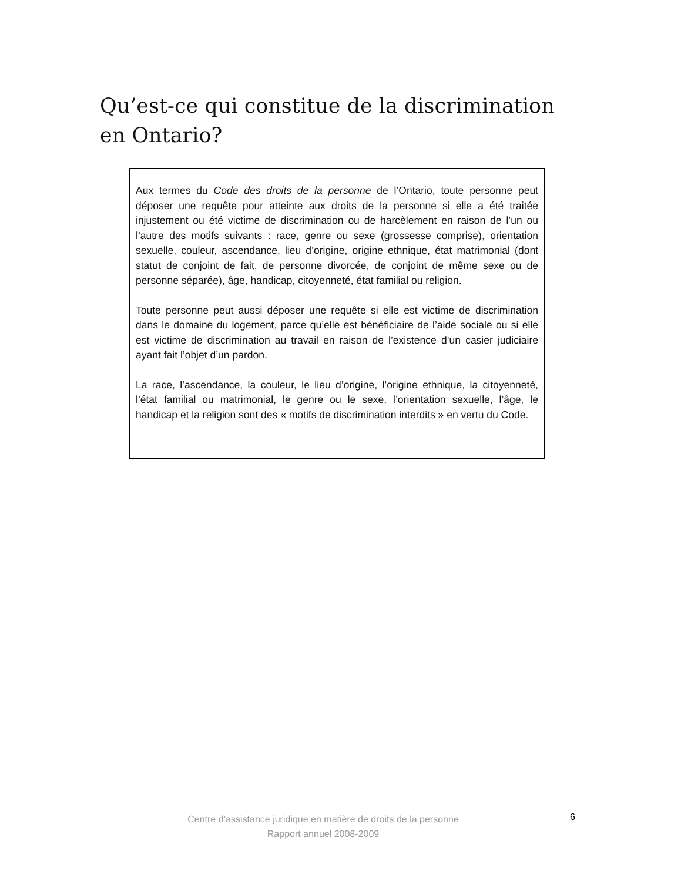Qu’est-ce qui constitue de la discrimination en Ontario?
Aux termes du Code des droits de la personne de l’Ontario, toute personne peut déposer une requête pour atteinte aux droits de la personne si elle a été traitée injustement ou été victime de discrimination ou de harcèlement en raison de l’un ou l’autre des motifs suivants : race, genre ou sexe (grossesse comprise), orientation sexuelle, couleur, ascendance, lieu d’origine, origine ethnique, état matrimonial (dont statut de conjoint de fait, de personne divorcée, de conjoint de même sexe ou de personne séparée), âge, handicap, citoyenneté, état familial ou religion.
Toute personne peut aussi déposer une requête si elle est victime de discrimination dans le domaine du logement, parce qu’elle est bénéficiaire de l’aide sociale ou si elle est victime de discrimination au travail en raison de l’existence d’un casier judiciaire ayant fait l’objet d’un pardon.
La race, l’ascendance, la couleur, le lieu d’origine, l’origine ethnique, la citoyenneté, l’état familial ou matrimonial, le genre ou le sexe, l’orientation sexuelle, l’âge, le handicap et la religion sont des « motifs de discrimination interdits » en vertu du Code.
Centre d’assistance juridique en matière de droits de la personne
Rapport annuel 2008-2009
6